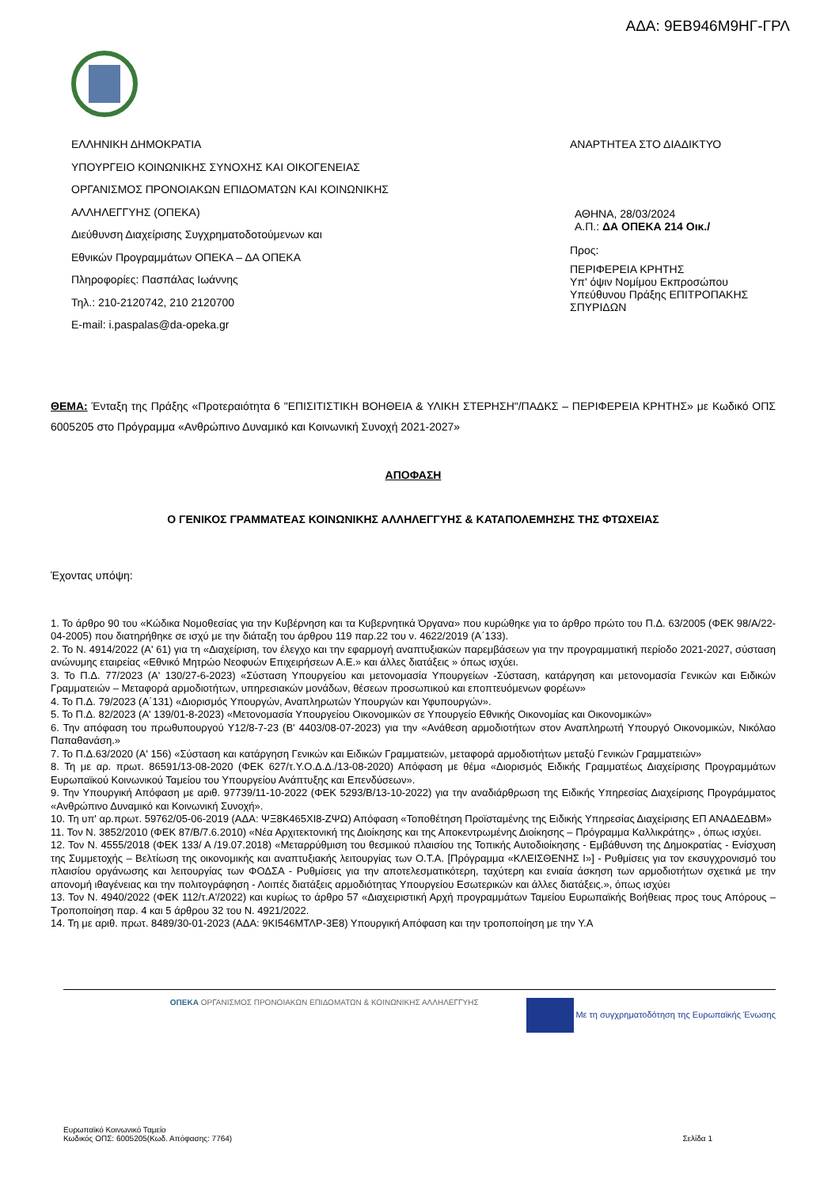ΑΔΑ: 9ΕΒ946Μ9ΗΓ-ΓΡΛ
ΕΛΛΗΝΙΚΗ ΔΗΜΟΚΡΑΤΙΑ
ΥΠΟΥΡΓΕΙΟ ΚΟΙΝΩΝΙΚΗΣ ΣΥΝΟΧΗΣ ΚΑΙ ΟΙΚΟΓΕΝΕΙΑΣ
ΟΡΓΑΝΙΣΜΟΣ ΠΡΟΝΟΙΑΚΩΝ ΕΠΙΔΟΜΑΤΩΝ ΚΑΙ ΚΟΙΝΩΝΙΚΗΣ
ΑΛΛΗΛΕΓΓΥΗΣ (ΟΠΕΚΑ)
Διεύθυνση Διαχείρισης Συγχρηματοδοτούμενων και
Εθνικών Προγραμμάτων ΟΠΕΚΑ – ΔΑ ΟΠΕΚΑ
Πληροφορίες: Πασπάλας Ιωάννης
Τηλ.: 210-2120742, 210 2120700
E-mail: i.paspalas@da-opeka.gr
ΑΝΑΡΤΗΤΕΑ ΣΤΟ ΔΙΑΔΙΚΤΥΟ
ΑΘΗΝΑ, 28/03/2024
Α.Π.: ΔΑ ΟΠΕΚΑ 214 Οικ./
Προς:
ΠΕΡΙΦΕΡΕΙΑ ΚΡΗΤΗΣ
Υπ' όψιν Νομίμου Εκπροσώπου
Υπεύθυνου Πράξης ΕΠΙΤΡΟΠΑΚΗΣ ΣΠΥΡΙΔΩΝ
ΘΕΜΑ: Ένταξη της Πράξης «Προτεραιότητα 6 "ΕΠΙΣΙΤΙΣΤΙΚΗ ΒΟΗΘΕΙΑ & ΥΛΙΚΗ ΣΤΕΡΗΣΗ"/ΠΑΔΚΣ – ΠΕΡΙΦΕΡΕΙΑ ΚΡΗΤΗΣ» με Κωδικό ΟΠΣ 6005205 στο Πρόγραμμα «Ανθρώπινο Δυναμικό και Κοινωνική Συνοχή 2021-2027»
ΑΠΟΦΑΣΗ
Ο ΓΕΝΙΚΟΣ ΓΡΑΜΜΑΤΕΑΣ ΚΟΙΝΩΝΙΚΗΣ ΑΛΛΗΛΕΓΓΥΗΣ & ΚΑΤΑΠΟΛΕΜΗΣΗΣ ΤΗΣ ΦΤΩΧΕΙΑΣ
Έχοντας υπόψη:
1. Το άρθρο 90 του «Κώδικα Νομοθεσίας για την Κυβέρνηση και τα Κυβερνητικά Όργανα» που κυρώθηκε για το άρθρο πρώτο του Π.Δ. 63/2005 (ΦΕΚ 98/Α/22-04-2005) που διατηρήθηκε σε ισχύ με την διάταξη του άρθρου 119 παρ.22 του ν. 4622/2019 (Α΄133).
2. Το Ν. 4914/2022 (Α' 61) για τη «Διαχείριση, τον έλεγχο και την εφαρμογή αναπτυξιακών παρεμβάσεων για την προγραμματική περίοδο 2021-2027, σύσταση ανώνυμης εταιρείας «Εθνικό Μητρώο Νεοφυών Επιχειρήσεων Α.Ε.» και άλλες διατάξεις » όπως ισχύει.
3. Το Π.Δ. 77/2023 (Α' 130/27-6-2023) «Σύσταση Υπουργείου και μετονομασία Υπουργείων -Σύσταση, κατάργηση και μετονομασία Γενικών και Ειδικών Γραμματειών – Μεταφορά αρμοδιοτήτων, υπηρεσιακών μονάδων, θέσεων προσωπικού και εποπτευόμενων φορέων»
4. Το Π.Δ. 79/2023 (Α΄131) «Διορισμός Υπουργών, Αναπληρωτών Υπουργών και Υφυπουργών».
5. Το Π.Δ. 82/2023 (Α' 139/01-8-2023) «Μετονομασία Υπουργείου Οικονομικών σε Υπουργείο Εθνικής Οικονομίας και Οικονομικών»
6. Την απόφαση του πρωθυπουργού Υ12/8-7-23 (Β' 4403/08-07-2023) για την «Ανάθεση αρμοδιοτήτων στον Αναπληρωτή Υπουργό Οικονομικών, Νικόλαο Παπαθανάση.»
7. Το Π.Δ.63/2020 (Α' 156) «Σύσταση και κατάργηση Γενικών και Ειδικών Γραμματειών, μεταφορά αρμοδιοτήτων μεταξύ Γενικών Γραμματειών»
8. Τη με αρ. πρωτ. 86591/13-08-2020 (ΦΕΚ 627/τ.Υ.Ο.Δ.Δ./13-08-2020) Απόφαση με θέμα «Διορισμός Ειδικής Γραμματέως Διαχείρισης Προγραμμάτων Ευρωπαϊκού Κοινωνικού Ταμείου του Υπουργείου Ανάπτυξης και Επενδύσεων».
9. Την Υπουργική Απόφαση με αριθ. 97739/11-10-2022 (ΦΕΚ 5293/Β/13-10-2022) για την αναδιάρθρωση της Ειδικής Υπηρεσίας Διαχείρισης Προγράμματος «Ανθρώπινο Δυναμικό και Κοινωνική Συνοχή».
10. Τη υπ' αρ.πρωτ. 59762/05-06-2019 (ΑΔΑ: ΨΞ8Κ465ΧΙ8-ΖΨΩ) Απόφαση «Τοποθέτηση Προϊσταμένης της Ειδικής Υπηρεσίας Διαχείρισης ΕΠ ΑΝΑΔΕΔΒΜ»
11. Τον Ν. 3852/2010 (ΦΕΚ 87/Β/7.6.2010) «Νέα Αρχιτεκτονική της Διοίκησης και της Αποκεντρωμένης Διοίκησης – Πρόγραμμα Καλλικράτης» , όπως ισχύει.
12. Τον Ν. 4555/2018 (ΦΕΚ 133/ Α /19.07.2018) «Μεταρρύθμιση του θεσμικού πλαισίου της Τοπικής Αυτοδιοίκησης - Εμβάθυνση της Δημοκρατίας - Ενίσχυση της Συμμετοχής – Βελτίωση της οικονομικής και αναπτυξιακής λειτουργίας των Ο.Τ.Α. [Πρόγραμμα «ΚΛΕΙΣΘΕΝΗΣ Ι»] - Ρυθμίσεις για τον εκσυγχρονισμό του πλαισίου οργάνωσης και λειτουργίας των ΦΟΔΣΑ - Ρυθμίσεις για την αποτελεσματικότερη, ταχύτερη και ενιαία άσκηση των αρμοδιοτήτων σχετικά με την απονομή ιθαγένειας και την πολιτογράφηση - Λοιπές διατάξεις αρμοδιότητας Υπουργείου Εσωτερικών και άλλες διατάξεις.», όπως ισχύει
13. Τον Ν. 4940/2022 (ΦΕΚ 112/τ.Α'/2022) και κυρίως το άρθρο 57 «Διαχειριστική Αρχή προγραμμάτων Ταμείου Ευρωπαϊκής Βοήθειας προς τους Απόρους – Τροποποίηση παρ. 4 και 5 άρθρου 32 του Ν. 4921/2022.
14. Τη με αριθ. πρωτ. 8489/30-01-2023 (ΑΔΑ: 9ΚΙ546ΜΤΛΡ-3Ε8) Υπουργική Απόφαση και την τροποποίηση με την Υ.Α
ΟΠΕΚΑ ΟΡΓΑΝΙΣΜΟΣ ΠΡΟΝΟΙΑΚΩΝ ΕΠΙΔΟΜΑΤΩΝ & ΚΟΙΝΩΝΙΚΗΣ ΑΛΛΗΛΕΓΓΥΗΣ
Με τη συγχρηματοδότηση της Ευρωπαϊκής Ένωσης
Ευρωπαϊκό Κοινωνικό Ταμείο
Κωδικός ΟΠΣ: 6005205(Κωδ. Απόφασης: 7764)
Σελίδα 1